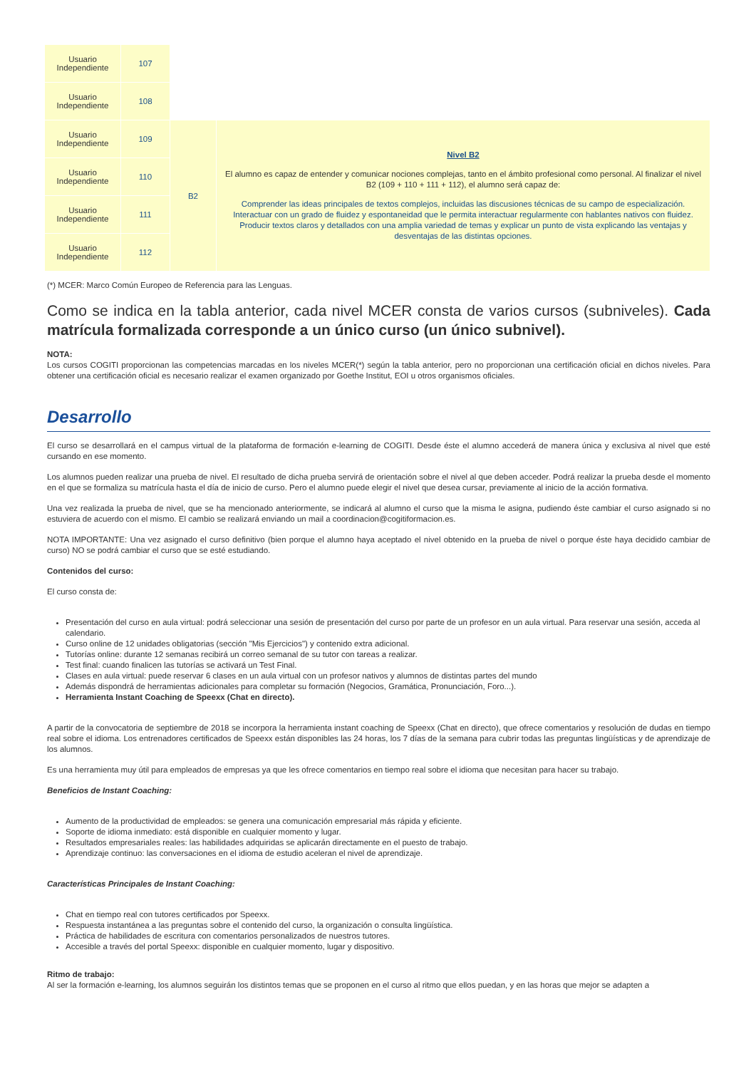| Usuario Independiente | 107 | | |
| Usuario Independiente | 108 | | |
| Usuario Independiente | 109 | B2 | Nivel B2 El alumno es capaz de entender y comunicar nociones complejas, tanto en el ámbito profesional como personal. Al finalizar el nivel B2 (109 + 110 + 111 + 112), el alumno será capaz de: Comprender las ideas principales de textos complejos, incluidas las discusiones técnicas de su campo de especialización. Interactuar con un grado de fluidez y espontaneidad que le permita interactuar regularmente con hablantes nativos con fluidez. Producir textos claros y detallados con una amplia variedad de temas y explicar un punto de vista explicando las ventajas y desventajas de las distintas opciones. |
| Usuario Independiente | 110 | | |
| Usuario Independiente | 111 | | |
| Usuario Independiente | 112 | | |
(*) MCER: Marco Común Europeo de Referencia para las Lenguas.
Como se indica en la tabla anterior, cada nivel MCER consta de varios cursos (subniveles). Cada matrícula formalizada corresponde a un único curso (un único subnivel).
NOTA:
Los cursos COGITI proporcionan las competencias marcadas en los niveles MCER(*) según la tabla anterior, pero no proporcionan una certificación oficial en dichos niveles. Para obtener una certificación oficial es necesario realizar el examen organizado por Goethe Institut, EOI u otros organismos oficiales.
Desarrollo
El curso se desarrollará en el campus virtual de la plataforma de formación e-learning de COGITI. Desde éste el alumno accederá de manera única y exclusiva al nivel que esté cursando en ese momento.
Los alumnos pueden realizar una prueba de nivel. El resultado de dicha prueba servirá de orientación sobre el nivel al que deben acceder. Podrá realizar la prueba desde el momento en el que se formaliza su matrícula hasta el día de inicio de curso. Pero el alumno puede elegir el nivel que desea cursar, previamente al inicio de la acción formativa.
Una vez realizada la prueba de nivel, que se ha mencionado anteriormente, se indicará al alumno el curso que la misma le asigna, pudiendo éste cambiar el curso asignado si no estuviera de acuerdo con el mismo. El cambio se realizará enviando un mail a coordinacion@cogitiformacion.es.
NOTA IMPORTANTE: Una vez asignado el curso definitivo (bien porque el alumno haya aceptado el nivel obtenido en la prueba de nivel o porque éste haya decidido cambiar de curso) NO se podrá cambiar el curso que se esté estudiando.
Contenidos del curso:
El curso consta de:
Presentación del curso en aula virtual: podrá seleccionar una sesión de presentación del curso por parte de un profesor en un aula virtual. Para reservar una sesión, acceda al calendario.
Curso online de 12 unidades obligatorias (sección "Mis Ejercicios") y contenido extra adicional.
Tutorías online: durante 12 semanas recibirá un correo semanal de su tutor con tareas a realizar.
Test final: cuando finalicen las tutorías se activará un Test Final.
Clases en aula virtual: puede reservar 6 clases en un aula virtual con un profesor nativos y alumnos de distintas partes del mundo
Además dispondrá de herramientas adicionales para completar su formación (Negocios, Gramática, Pronunciación, Foro...).
Herramienta Instant Coaching de Speexx (Chat en directo).
A partir de la convocatoria de septiembre de 2018 se incorpora la herramienta instant coaching de Speexx (Chat en directo), que ofrece comentarios y resolución de dudas en tiempo real sobre el idioma. Los entrenadores certificados de Speexx están disponibles las 24 horas, los 7 días de la semana para cubrir todas las preguntas lingüísticas y de aprendizaje de los alumnos.
Es una herramienta muy útil para empleados de empresas ya que les ofrece comentarios en tiempo real sobre el idioma que necesitan para hacer su trabajo.
Beneficios de Instant Coaching:
Aumento de la productividad de empleados: se genera una comunicación empresarial más rápida y eficiente.
Soporte de idioma inmediato: está disponible en cualquier momento y lugar.
Resultados empresariales reales: las habilidades adquiridas se aplicarán directamente en el puesto de trabajo.
Aprendizaje continuo: las conversaciones en el idioma de estudio aceleran el nivel de aprendizaje.
Características Principales de Instant Coaching:
Chat en tiempo real con tutores certificados por Speexx.
Respuesta instantánea a las preguntas sobre el contenido del curso, la organización o consulta lingüística.
Práctica de habilidades de escritura con comentarios personalizados de nuestros tutores.
Accesible a través del portal Speexx: disponible en cualquier momento, lugar y dispositivo.
Ritmo de trabajo:
Al ser la formación e-learning, los alumnos seguirán los distintos temas que se proponen en el curso al ritmo que ellos puedan, y en las horas que mejor se adapten a